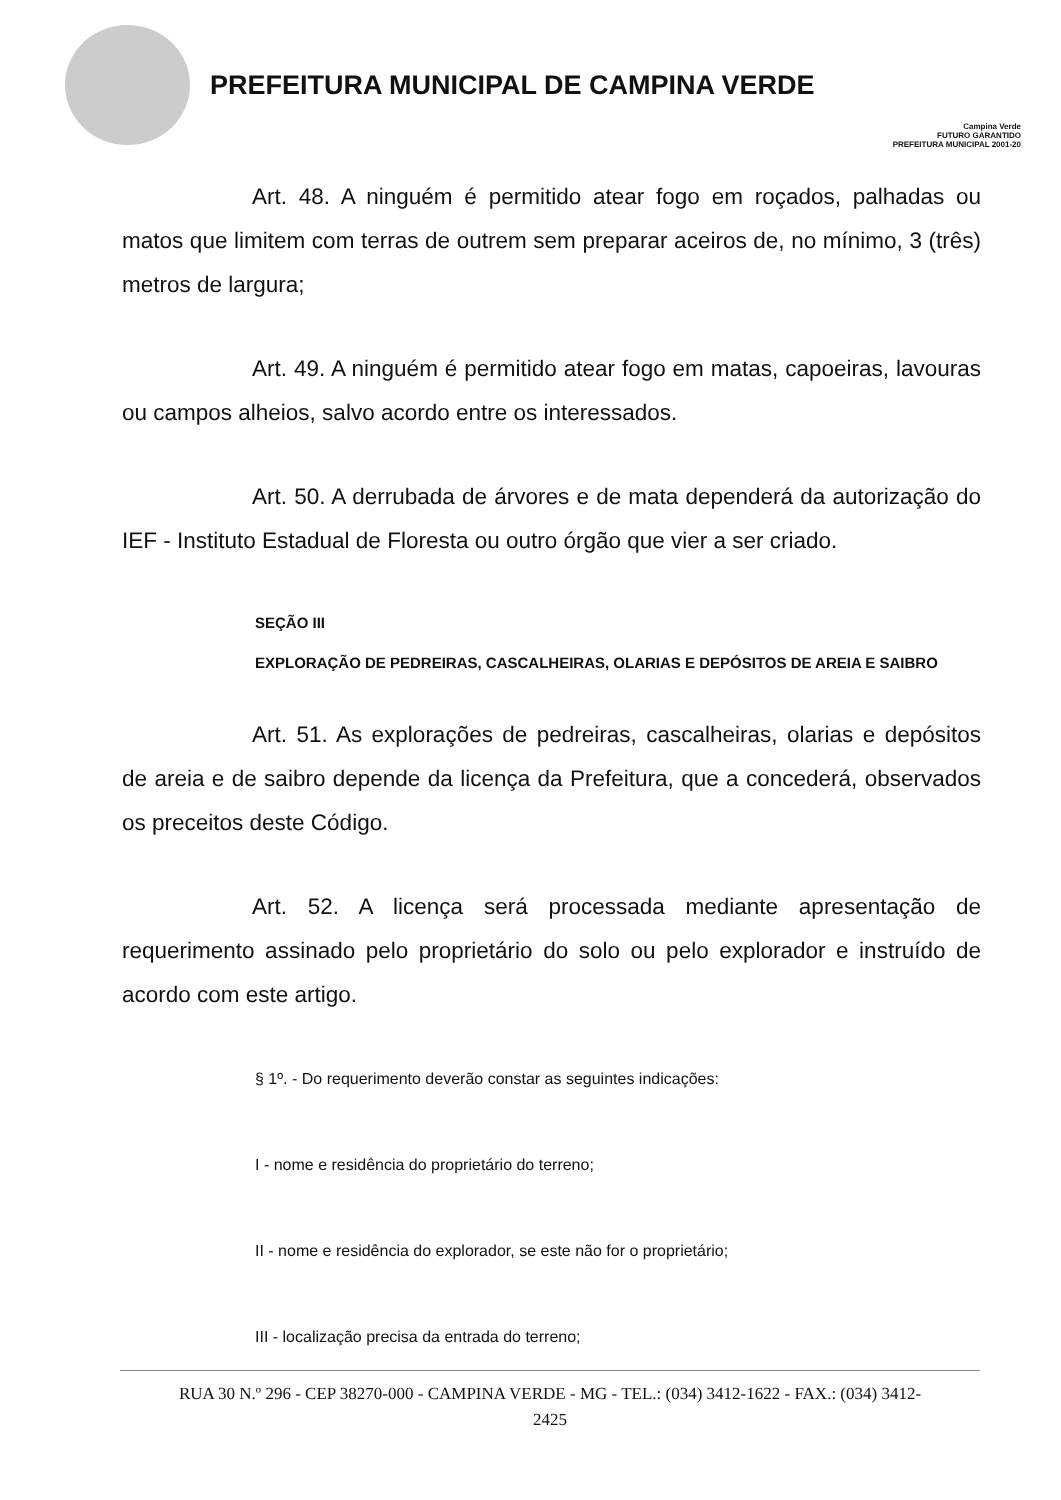PREFEITURA MUNICIPAL DE CAMPINA VERDE
Campina Verde
FUTURO GARANTIDO
PREFEITURA MUNICIPAL 2001-20
Art. 48. A ninguém é permitido atear fogo em roçados, palhadas ou matos que limitem com terras de outrem sem preparar aceiros de, no mínimo, 3 (três) metros de largura;
Art. 49. A ninguém é permitido atear fogo em matas, capoeiras, lavouras ou campos alheios, salvo acordo entre os interessados.
Art. 50. A derrubada de árvores e de mata dependerá da autorização do IEF - Instituto Estadual de Floresta ou outro órgão que vier a ser criado.
SEÇÃO III
EXPLORAÇÃO DE PEDREIRAS, CASCALHEIRAS, OLARIAS E DEPÓSITOS DE AREIA E SAIBRO
Art. 51. As explorações de pedreiras, cascalheiras, olarias e depósitos de areia e de saibro depende da licença da Prefeitura, que a concederá, observados os preceitos deste Código.
Art. 52. A licença será processada mediante apresentação de requerimento assinado pelo proprietário do solo ou pelo explorador e instruído de acordo com este artigo.
§ 1º. - Do requerimento deverão constar as seguintes indicações:
I - nome e residência do proprietário do terreno;
II - nome e residência do explorador, se este não for o proprietário;
III - localização precisa da entrada do terreno;
RUA 30 N.º 296 - CEP 38270-000 - CAMPINA VERDE - MG - TEL.: (034) 3412-1622 - FAX.: (034) 3412-
2425